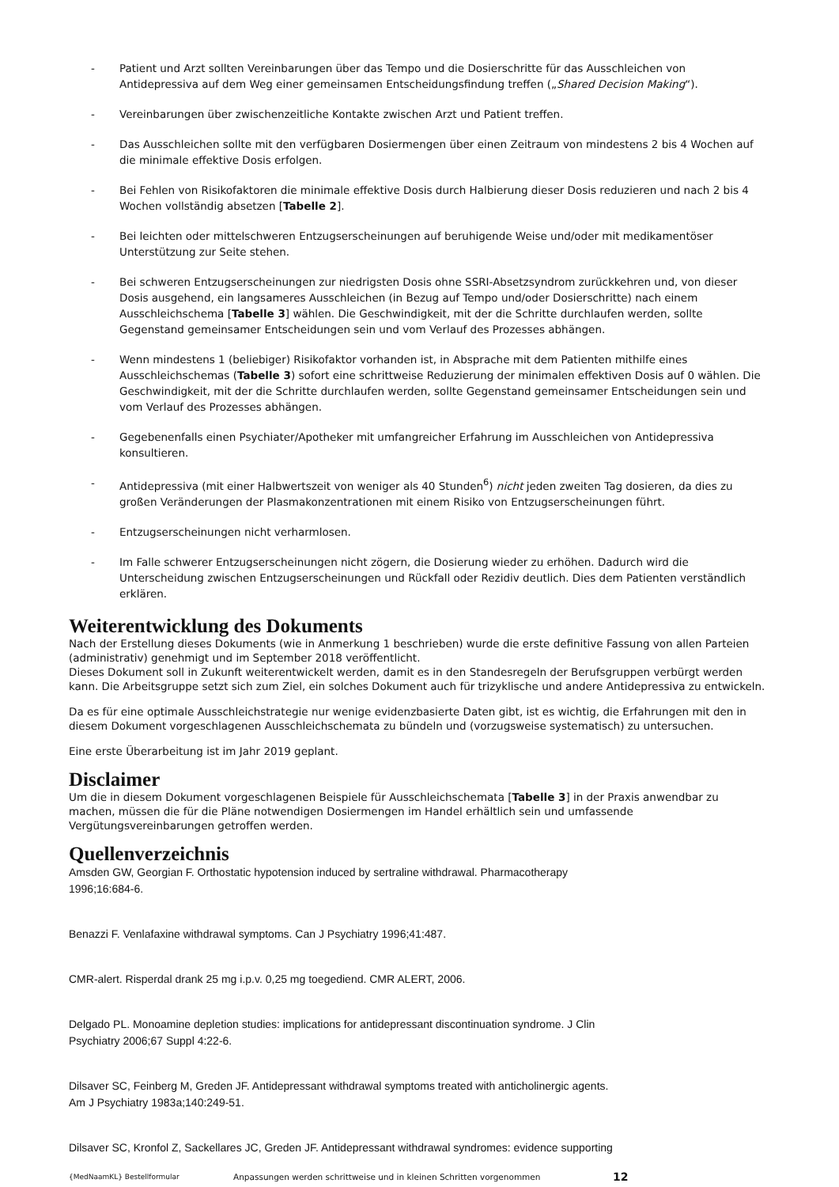- Patient und Arzt sollten Vereinbarungen über das Tempo und die Dosierschritte für das Ausschleichen von Antidepressiva auf dem Weg einer gemeinsamen Entscheidungsfindung treffen („Shared Decision Making“).
- Vereinbarungen über zwischenzeitliche Kontakte zwischen Arzt und Patient treffen.
- Das Ausschleichen sollte mit den verfügbaren Dosiermengen über einen Zeitraum von mindestens 2 bis 4 Wochen auf die minimale effektive Dosis erfolgen.
- Bei Fehlen von Risikofaktoren die minimale effektive Dosis durch Halbierung dieser Dosis reduzieren und nach 2 bis 4 Wochen vollständig absetzen [Tabelle 2].
- Bei leichten oder mittelschweren Entzugserscheinungen auf beruhigende Weise und/oder mit medikamentöser Unterstützung zur Seite stehen.
- Bei schweren Entzugserscheinungen zur niedrigsten Dosis ohne SSRI-Absetzsyndrom zurückkehren und, von dieser Dosis ausgehend, ein langsameres Ausschleichen (in Bezug auf Tempo und/oder Dosierschritte) nach einem Ausschleichschema [Tabelle 3] wählen. Die Geschwindigkeit, mit der die Schritte durchlaufen werden, sollte Gegenstand gemeinsamer Entscheidungen sein und vom Verlauf des Prozesses abhängen.
- Wenn mindestens 1 (beliebiger) Risikofaktor vorhanden ist, in Absprache mit dem Patienten mithilfe eines Ausschleichschemas (Tabelle 3) sofort eine schrittweise Reduzierung der minimalen effektiven Dosis auf 0 wählen. Die Geschwindigkeit, mit der die Schritte durchlaufen werden, sollte Gegenstand gemeinsamer Entscheidungen sein und vom Verlauf des Prozesses abhängen.
- Gegebenenfalls einen Psychiater/Apotheker mit umfangreicher Erfahrung im Ausschleichen von Antidepressiva konsultieren.
- Antidepressiva (mit einer Halbwertszeit von weniger als 40 Stunden<sup>6</sup>) nicht jeden zweiten Tag dosieren, da dies zu großen Veränderungen der Plasmakonzentrationen mit einem Risiko von Entzugserscheinungen führt.
- Entzugserscheinungen nicht verharmlosen.
- Im Falle schwerer Entzugserscheinungen nicht zögern, die Dosierung wieder zu erhöhen. Dadurch wird die Unterscheidung zwischen Entzugserscheinungen und Rückfall oder Rezidiv deutlich. Dies dem Patienten verständlich erklären.
Weiterentwicklung des Dokuments
Nach der Erstellung dieses Dokuments (wie in Anmerkung 1 beschrieben) wurde die erste definitive Fassung von allen Parteien (administrativ) genehmigt und im September 2018 veröffentlicht.
Dieses Dokument soll in Zukunft weiterentwickelt werden, damit es in den Standesregeln der Berufsgruppen verbürgt werden kann. Die Arbeitsgruppe setzt sich zum Ziel, ein solches Dokument auch für trizyklische und andere Antidepressiva zu entwickeln.
Da es für eine optimale Ausschleichstrategie nur wenige evidenzbasierte Daten gibt, ist es wichtig, die Erfahrungen mit den in diesem Dokument vorgeschlagenen Ausschleichschemata zu bündeln und (vorzugsweise systematisch) zu untersuchen.
Eine erste Überarbeitung ist im Jahr 2019 geplant.
Disclaimer
Um die in diesem Dokument vorgeschlagenen Beispiele für Ausschleichschemata [Tabelle 3] in der Praxis anwendbar zu machen, müssen die für die Pläne notwendigen Dosiermengen im Handel erhältlich sein und umfassende Vergütungsvereinbarungen getroffen werden.
Quellenverzeichnis
Amsden GW, Georgian F. Orthostatic hypotension induced by sertraline withdrawal. Pharmacotherapy
1996;16:684-6.
Benazzi F. Venlafaxine withdrawal symptoms. Can J Psychiatry 1996;41:487.
CMR-alert. Risperdal drank 25 mg i.p.v. 0,25 mg toegediend. CMR ALERT, 2006.
Delgado PL. Monoamine depletion studies: implications for antidepressant discontinuation syndrome. J Clin
Psychiatry 2006;67 Suppl 4:22-6.
Dilsaver SC, Feinberg M, Greden JF. Antidepressant withdrawal symptoms treated with anticholinergic agents.
Am J Psychiatry 1983a;140:249-51.
Dilsaver SC, Kronfol Z, Sackellares JC, Greden JF. Antidepressant withdrawal syndromes: evidence supporting
{MedNaamKL} Bestellformular Anpassungen werden schrittweise und in kleinen Schritten vorgenommen 12